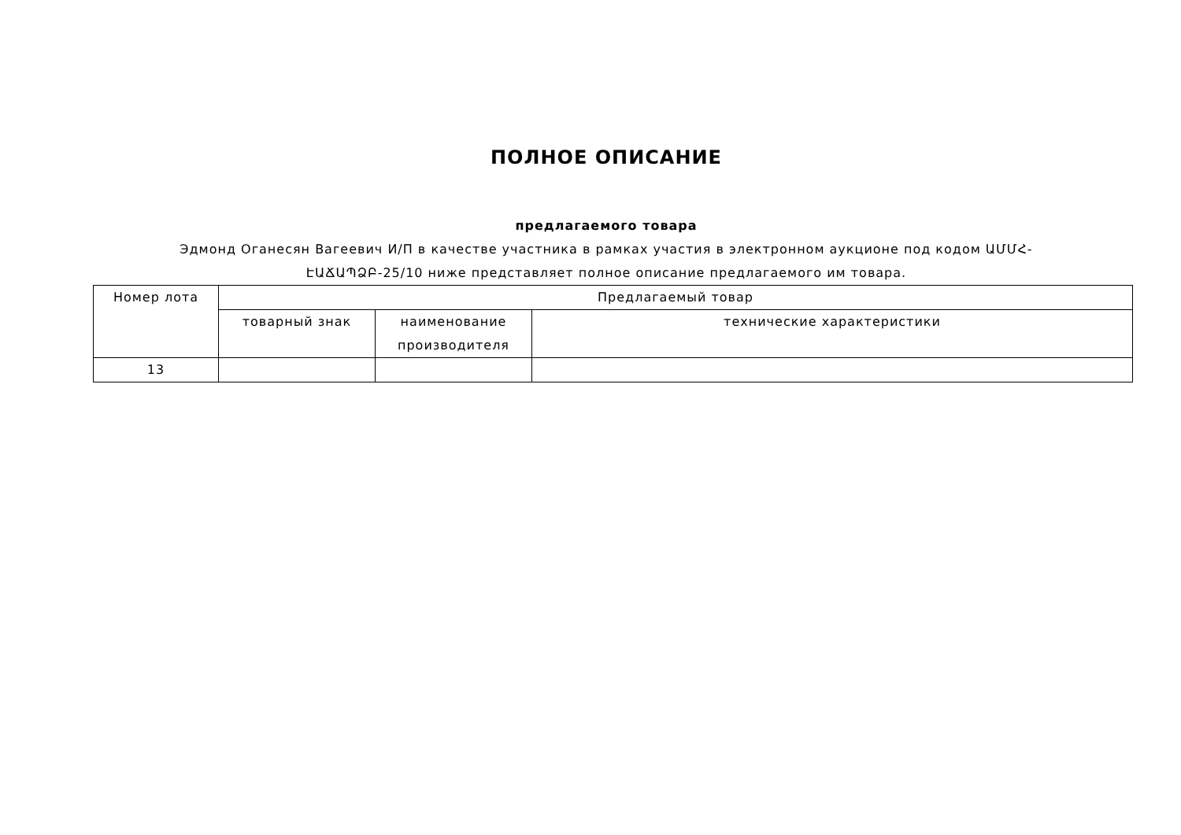ПОЛНОЕ ОПИСАНИЕ
предлагаемого товара
Эдмонд Оганесян Вагеевич И/П в качестве участника в рамках участия в электронном аукционе под кодом ԱՄՄՀ-ԷԱՃԱՊՁԲ-25/10 ниже представляет полное описание предлагаемого им товара.
| Номер лота | Предлагаемый товар | | |
| | товарный знак | наименование производителя | технические характеристики |
| 13 | | | |